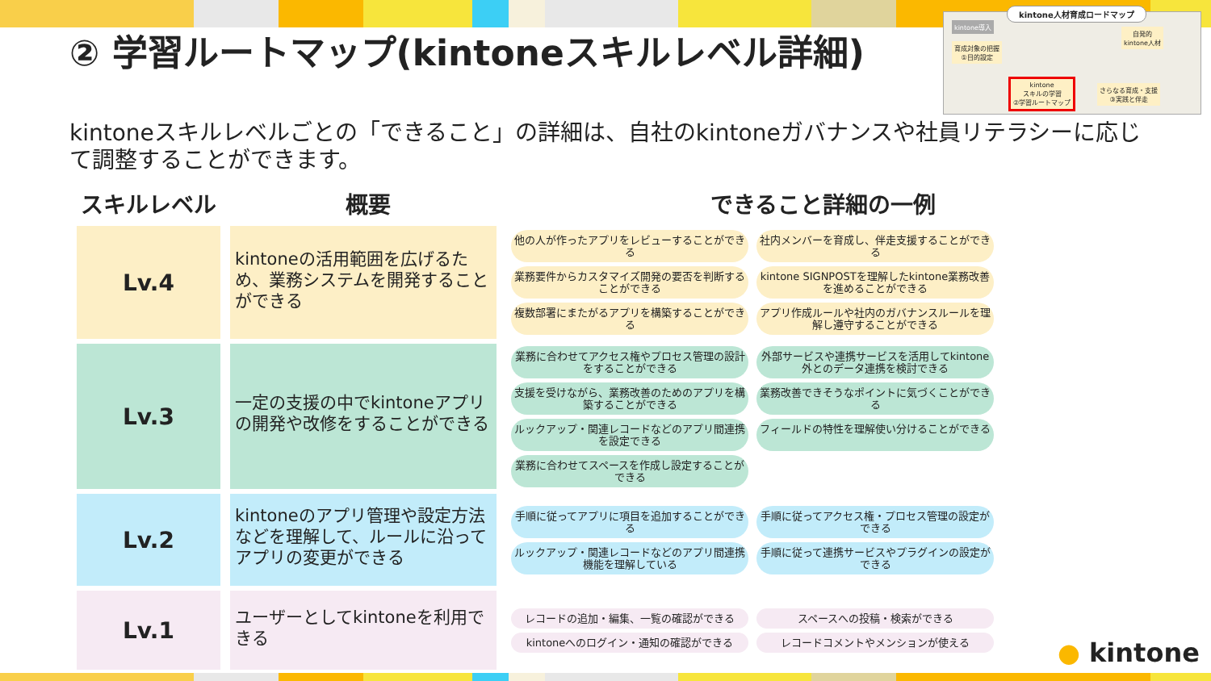② 学習ルートマップ(kintoneスキルレベル詳細)
kintone人材育成ロードマップ
kintone導入
育成対象の把握
①目的設定
自発的
kintone人材
kintone
スキルの学習
②学習ルートマップ
さらなる育成・支援
③実践と伴走
kintoneスキルレベルごとの「できること」の詳細は、自社のkintoneガバナンスや社員リテラシーに応じて調整することができます。
スキルレベル 概要 できること詳細の一例
Lv.4
kintoneの活用範囲を広げるため、業務システムを開発することができる
他の人が作ったアプリをレビューすることができる
社内メンバーを育成し、伴走支援することができる
業務要件からカスタマイズ開発の要否を判断することができる
kintone SIGNPOSTを理解したkintone業務改善を進めることができる
複数部署にまたがるアプリを構築することができる
アプリ作成ルールや社内のガバナンスルールを理解し遵守することができる
Lv.3
一定の支援の中でkintoneアプリの開発や改修をすることができる
業務に合わせてアクセス権やプロセス管理の設計をすることができる
外部サービスや連携サービスを活用してkintone外とのデータ連携を検討できる
支援を受けながら、業務改善のためのアプリを構築することができる
業務改善できそうなポイントに気づくことができる
ルックアップ・関連レコードなどのアプリ間連携を設定できる
フィールドの特性を理解使い分けることができる
業務に合わせてスペースを作成し設定することができる
Lv.2
kintoneのアプリ管理や設定方法などを理解して、ルールに沿ってアプリの変更ができる
手順に従ってアプリに項目を追加することができる
手順に従ってアクセス権・プロセス管理の設定ができる
ルックアップ・関連レコードなどのアプリ間連携機能を理解している
手順に従って連携サービスやプラグインの設定ができる
Lv.1
ユーザーとしてkintoneを利用できる
レコードの追加・編集、一覧の確認ができる
スペースへの投稿・検索ができる
kintoneへのログイン・通知の確認ができる
レコードコメントやメンションが使える
● kintone